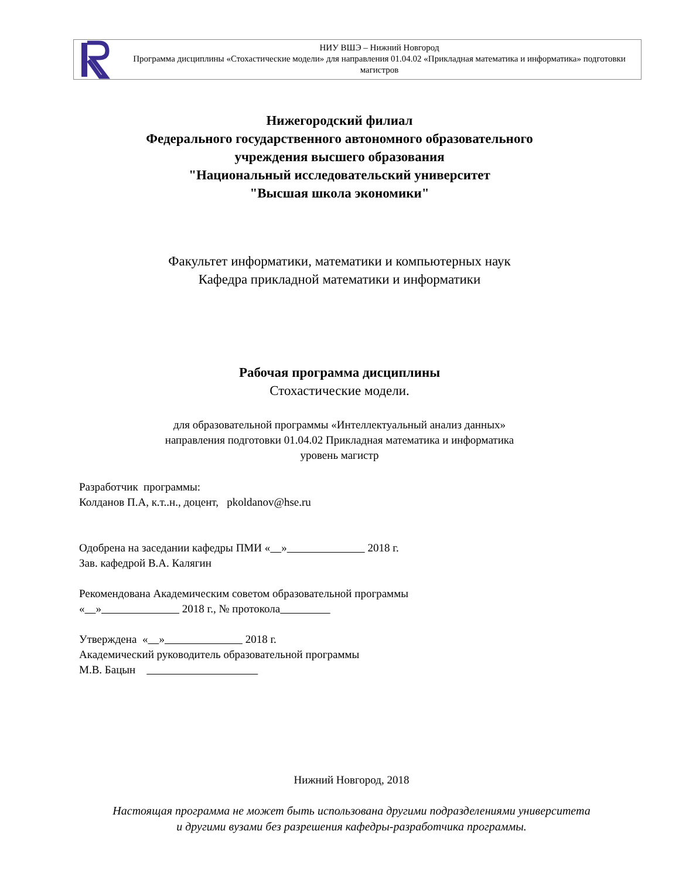НИУ ВШЭ – Нижний Новгород
Программа дисциплины «Стохастические модели» для направления 01.04.02 «Прикладная математика и информатика» подготовки магистров
Нижегородский филиал
Федерального государственного автономного образовательного
учреждения высшего образования
"Национальный исследовательский университет
"Высшая школа экономики"
Факультет информатики, математики и компьютерных наук
Кафедра прикладной математики и информатики
Рабочая программа дисциплины
Стохастические модели.
для образовательной программы «Интеллектуальный анализ данных»
направления подготовки 01.04.02 Прикладная математика и информатика
уровень магистр
Разработчик программы:
Колданов П.А, к.т..н., доцент, pkoldanov@hse.ru
Одобрена на заседании кафедры ПМИ « » 2018 г.
Зав. кафедрой В.А. Калягин
Рекомендована Академическим советом образовательной программы
« » 2018 г., № протокола
Утверждена « » 2018 г.
Академический руководитель образовательной программы
М.В. Бацын
Нижний Новгород, 2018
Настоящая программа не может быть использована другими подразделениями университета
и другими вузами без разрешения кафедры-разработчика программы.